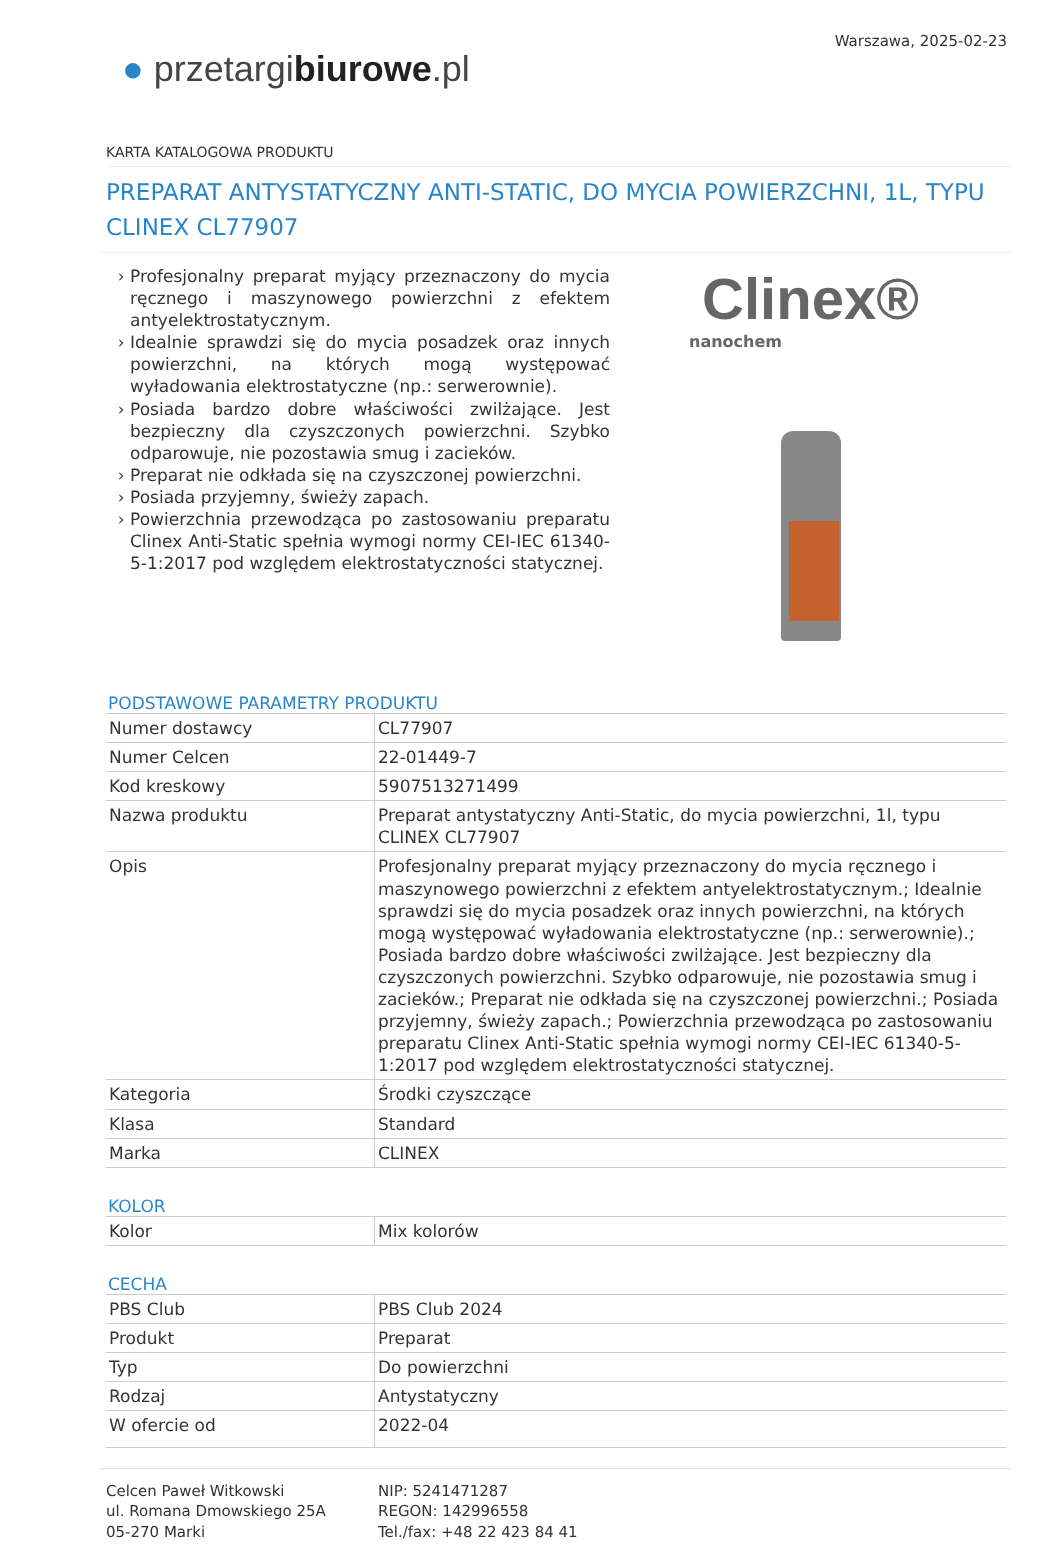Warszawa, 2025-02-23
● przetargibiurowe.pl
KARTA KATALOGOWA PRODUKTU
PREPARAT ANTYSTATYCZNY ANTI-STATIC, DO MYCIA POWIERZCHNI, 1L, TYPU CLINEX CL77907
Profesjonalny preparat myjący przeznaczony do mycia ręcznego i maszynowego powierzchni z efektem antyelektrostatycznym.
Idealnie sprawdzi się do mycia posadzek oraz innych powierzchni, na których mogą występować wyładowania elektrostatyczne (np.: serwerownie).
Posiada bardzo dobre właściwości zwilżające. Jest bezpieczny dla czyszczonych powierzchni. Szybko odparowuje, nie pozostawia smug i zacieków.
Preparat nie odkłada się na czyszczonej powierzchni.
Posiada przyjemny, świeży zapach.
Powierzchnia przewodząca po zastosowaniu preparatu Clinex Anti-Static spełnia wymogi normy CEI-IEC 61340-5-1:2017 pod względem elektrostatyczności statycznej.
Clinex®
nanochem
PODSTAWOWE PARAMETRY PRODUKTU
| Numer dostawcy | CL77907 |
| Numer Celcen | 22-01449-7 |
| Kod kreskowy | 5907513271499 |
| Nazwa produktu | Preparat antystatyczny Anti-Static, do mycia powierzchni, 1l, typu CLINEX CL77907 |
| Opis | Profesjonalny preparat myjący przeznaczony do mycia ręcznego i maszynowego powierzchni z efektem antyelektrostatycznym.; Idealnie sprawdzi się do mycia posadzek oraz innych powierzchni, na których mogą występować wyładowania elektrostatyczne (np.: serwerownie).; Posiada bardzo dobre właściwości zwilżające. Jest bezpieczny dla czyszczonych powierzchni. Szybko odparowuje, nie pozostawia smug i zacieków.; Preparat nie odkłada się na czyszczonej powierzchni.; Posiada przyjemny, świeży zapach.; Powierzchnia przewodząca po zastosowaniu preparatu Clinex Anti-Static spełnia wymogi normy CEI-IEC 61340-5-1:2017 pod względem elektrostatyczności statycznej. |
| Kategoria | Środki czyszczące |
| Klasa | Standard |
| Marka | CLINEX |
KOLOR
| Kolor | Mix kolorów |
CECHA
| PBS Club | PBS Club 2024 |
| Produkt | Preparat |
| Typ | Do powierzchni |
| Rodzaj | Antystatyczny |
| W ofercie od | 2022-04 |
Celcen Paweł Witkowski
ul. Romana Dmowskiego 25A
05-270 Marki
NIP: 5241471287
REGON: 142996558
Tel./fax: +48 22 423 84 41